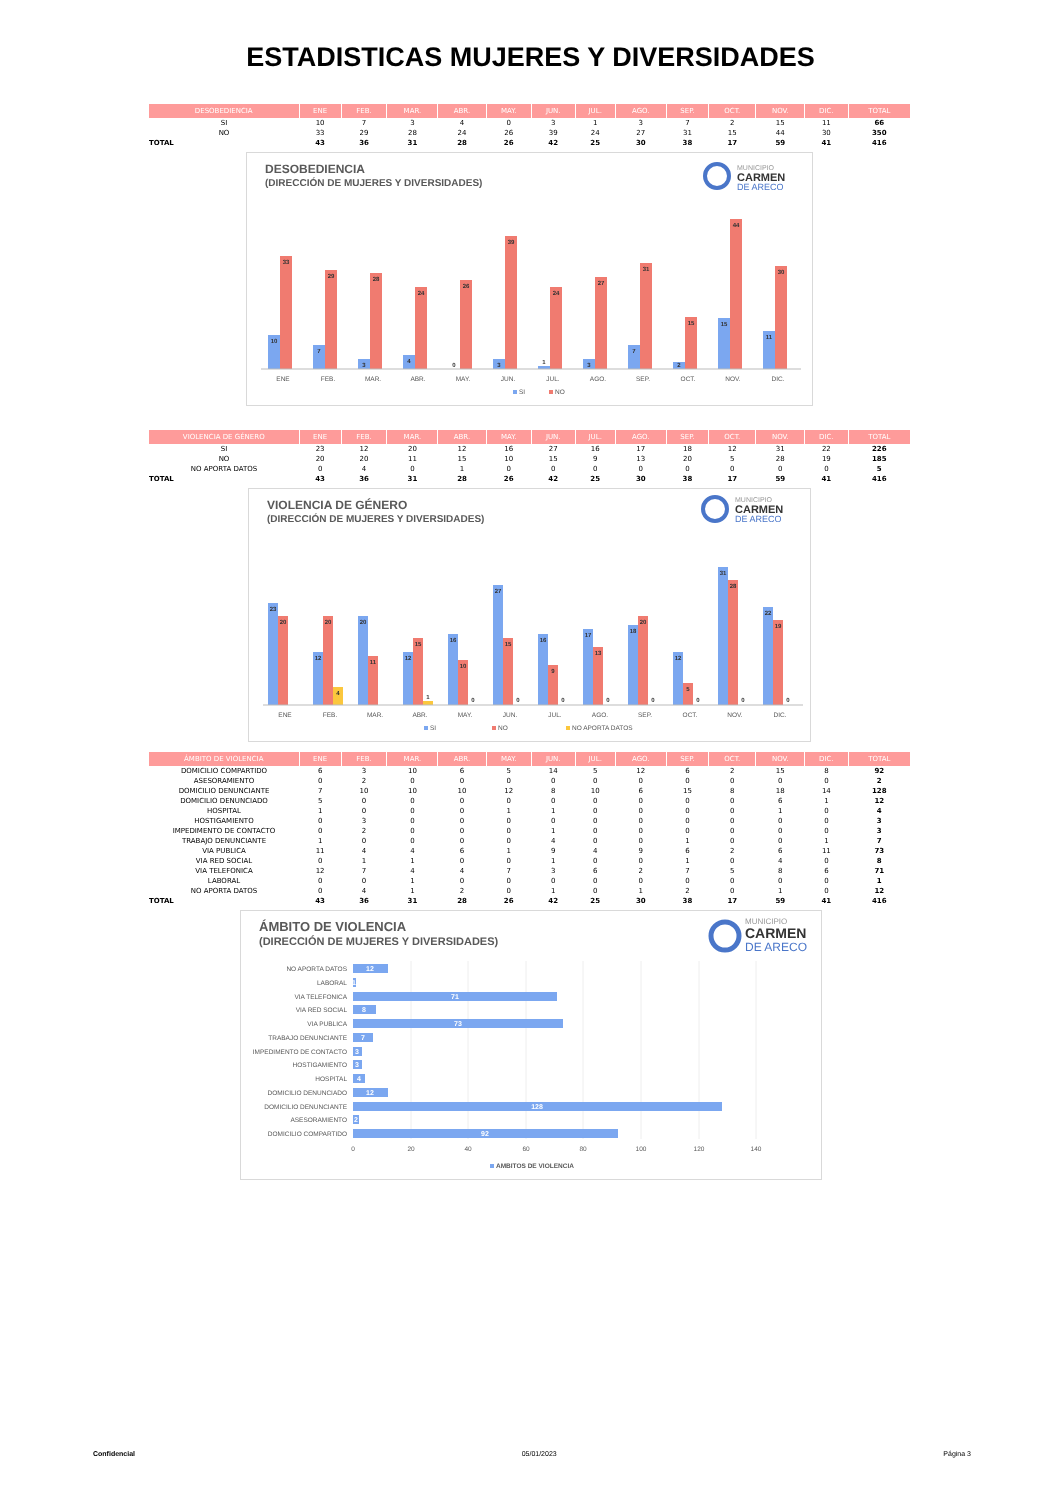ESTADISTICAS MUJERES Y DIVERSIDADES
| DESOBEDIENCIA | ENE | FEB. | MAR. | ABR. | MAY. | JUN. | JUL. | AGO. | SEP. | OCT. | NOV. | DIC. | TOTAL |
| --- | --- | --- | --- | --- | --- | --- | --- | --- | --- | --- | --- | --- | --- |
| SI | 10 | 7 | 3 | 4 | 0 | 3 | 1 | 3 | 7 | 2 | 15 | 11 | 66 |
| NO | 33 | 29 | 28 | 24 | 26 | 39 | 24 | 27 | 31 | 15 | 44 | 30 | 350 |
| TOTAL | 43 | 36 | 31 | 28 | 26 | 42 | 25 | 30 | 38 | 17 | 59 | 41 | 416 |
DESOBEDIENCIA
(DIRECCIÓN DE MUJERES Y DIVERSIDADES)
MUNICIPIO
CARMEN
DE ARECO
10
7
3
4
0
3
1
3
7
2
15
11
33
29
28
24
26
39
24
27
31
15
44
30
ENE
FEB.
MAR.
ABR.
MAY.
JUN.
JUL.
AGO.
SEP.
OCT.
NOV.
DIC.
SI
NO
| VIOLENCIA DE GÉNERO | ENE | FEB. | MAR. | ABR. | MAY. | JUN. | JUL. | AGO. | SEP. | OCT. | NOV. | DIC. | TOTAL |
| --- | --- | --- | --- | --- | --- | --- | --- | --- | --- | --- | --- | --- | --- |
| SI | 23 | 12 | 20 | 12 | 16 | 27 | 16 | 17 | 18 | 12 | 31 | 22 | 226 |
| NO | 20 | 20 | 11 | 15 | 10 | 15 | 9 | 13 | 20 | 5 | 28 | 19 | 185 |
| NO APORTA DATOS | 0 | 4 | 0 | 1 | 0 | 0 | 0 | 0 | 0 | 0 | 0 | 0 | 5 |
| TOTAL | 43 | 36 | 31 | 28 | 26 | 42 | 25 | 30 | 38 | 17 | 59 | 41 | 416 |
VIOLENCIA DE GÉNERO
(DIRECCIÓN DE MUJERES Y DIVERSIDADES)
MUNICIPIO
CARMEN
DE ARECO
23
12
20
12
16
27
16
17
18
12
31
22
20
20
11
15
10
15
9
13
20
5
28
19
4
1
0
0
0
0
0
0
0
0
ENE
FEB.
MAR.
ABR.
MAY.
JUN.
JUL.
AGO.
SEP.
OCT.
NOV.
DIC.
SI
NO
NO APORTA DATOS
| ÁMBITO DE VIOLENCIA | ENE | FEB. | MAR. | ABR. | MAY. | JUN. | JUL. | AGO. | SEP. | OCT. | NOV. | DIC. | TOTAL |
| --- | --- | --- | --- | --- | --- | --- | --- | --- | --- | --- | --- | --- | --- |
| DOMICILIO COMPARTIDO | 6 | 3 | 10 | 6 | 5 | 14 | 5 | 12 | 6 | 2 | 15 | 8 | 92 |
| ASESORAMIENTO | 0 | 2 | 0 | 0 | 0 | 0 | 0 | 0 | 0 | 0 | 0 | 0 | 2 |
| DOMICILIO DENUNCIANTE | 7 | 10 | 10 | 10 | 12 | 8 | 10 | 6 | 15 | 8 | 18 | 14 | 128 |
| DOMICILIO DENUNCIADO | 5 | 0 | 0 | 0 | 0 | 0 | 0 | 0 | 0 | 0 | 6 | 1 | 12 |
| HOSPITAL | 1 | 0 | 0 | 0 | 1 | 1 | 0 | 0 | 0 | 0 | 1 | 0 | 4 |
| HOSTIGAMIENTO | 0 | 3 | 0 | 0 | 0 | 0 | 0 | 0 | 0 | 0 | 0 | 0 | 3 |
| IMPEDIMENTO DE CONTACTO | 0 | 2 | 0 | 0 | 0 | 1 | 0 | 0 | 0 | 0 | 0 | 0 | 3 |
| TRABAJO DENUNCIANTE | 1 | 0 | 0 | 0 | 0 | 4 | 0 | 0 | 1 | 0 | 0 | 1 | 7 |
| VIA PUBLICA | 11 | 4 | 4 | 6 | 1 | 9 | 4 | 9 | 6 | 2 | 6 | 11 | 73 |
| VIA RED SOCIAL | 0 | 1 | 1 | 0 | 0 | 1 | 0 | 0 | 1 | 0 | 4 | 0 | 8 |
| VIA TELEFONICA | 12 | 7 | 4 | 4 | 7 | 3 | 6 | 2 | 7 | 5 | 8 | 6 | 71 |
| LABORAL | 0 | 0 | 1 | 0 | 0 | 0 | 0 | 0 | 0 | 0 | 0 | 0 | 1 |
| NO APORTA DATOS | 0 | 4 | 1 | 2 | 0 | 1 | 0 | 1 | 2 | 0 | 1 | 0 | 12 |
| TOTAL | 43 | 36 | 31 | 28 | 26 | 42 | 25 | 30 | 38 | 17 | 59 | 41 | 416 |
ÁMBITO DE VIOLENCIA
(DIRECCIÓN DE MUJERES Y DIVERSIDADES)
MUNICIPIO
CARMEN
DE ARECO
NO APORTA DATOS
LABORAL
VIA TELEFONICA
VIA RED SOCIAL
VIA PUBLICA
TRABAJO DENUNCIANTE
IMPEDIMENTO DE CONTACTO
HOSTIGAMIENTO
HOSPITAL
DOMICILIO DENUNCIADO
DOMICILIO DENUNCIANTE
ASESORAMIENTO
DOMICILIO COMPARTIDO
12
1
71
8
73
7
3
3
4
12
128
2
92
0
20
40
60
80
100
120
140
AMBITOS DE VIOLENCIA
Confidencial 05/01/2023 Página 3